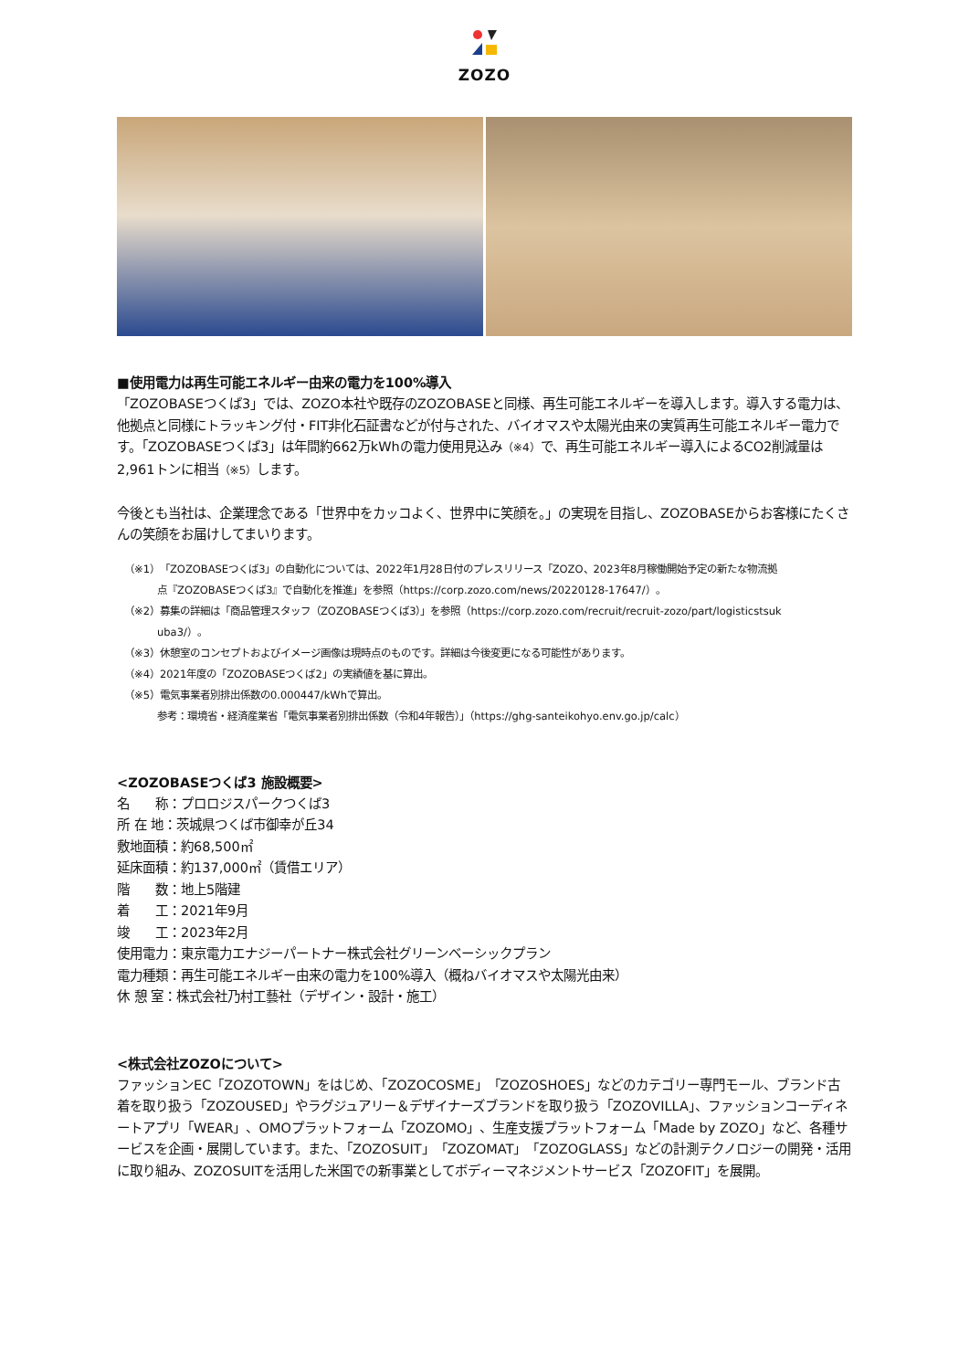ZOZO
■使用電力は再生可能エネルギー由来の電力を100%導入
「ZOZOBASEつくば3」では、ZOZO本社や既存のZOZOBASEと同様、再生可能エネルギーを導入します。導入する電力は、他拠点と同様にトラッキング付・FIT非化石証書などが付与された、バイオマスや太陽光由来の実質再生可能エネルギー電力です。「ZOZOBASEつくば3」は年間約662万kWhの電力使用見込み（※4）で、再生可能エネルギー導入によるCO2削減量は2,961トンに相当（※5）します。
今後とも当社は、企業理念である「世界中をカッコよく、世界中に笑顔を。」の実現を目指し、ZOZOBASEからお客様にたくさんの笑顔をお届けしてまいります。
（※1）「ZOZOBASEつくば3」の自動化については、2022年1月28日付のプレスリリース「ZOZO、2023年8月稼働開始予定の新たな物流拠
点『ZOZOBASEつくば3』で自動化を推進」を参照（https://corp.zozo.com/news/20220128-17647/）。
（※2）募集の詳細は「商品管理スタッフ（ZOZOBASEつくば3）」を参照（https://corp.zozo.com/recruit/recruit-zozo/part/logisticstsuk
uba3/）。
（※3）休憩室のコンセプトおよびイメージ画像は現時点のものです。詳細は今後変更になる可能性があります。
（※4）2021年度の「ZOZOBASEつくば2」の実績値を基に算出。
（※5）電気事業者別排出係数の0.000447/kWhで算出。
参考：環境省・経済産業省「電気事業者別排出係数（令和4年報告）」（https://ghg-santeikohyo.env.go.jp/calc）
<ZOZOBASEつくば3 施設概要>
名　　称：プロロジスパークつくば3
所 在 地：茨城県つくば市御幸が丘34
敷地面積：約68,500㎡
延床面積：約137,000㎡（賃借エリア）
階　　数：地上5階建
着　　工：2021年9月
竣　　工：2023年2月
使用電力：東京電力エナジーパートナー株式会社グリーンベーシックプラン
電力種類：再生可能エネルギー由来の電力を100%導入（概ねバイオマスや太陽光由来）
休 憩 室：株式会社乃村工藝社（デザイン・設計・施工）
<株式会社ZOZOについて>
ファッションEC「ZOZOTOWN」をはじめ、「ZOZOCOSME」「ZOZOSHOES」などのカテゴリー専門モール、ブランド古着を取り扱う「ZOZOUSED」やラグジュアリー＆デザイナーズブランドを取り扱う「ZOZOVILLA」、ファッションコーディネートアプリ「WEAR」、OMOプラットフォーム「ZOZOMO」、生産支援プラットフォーム「Made by ZOZO」など、各種サービスを企画・展開しています。また、「ZOZOSUIT」「ZOZOMAT」「ZOZOGLASS」などの計測テクノロジーの開発・活用に取り組み、ZOZOSUITを活用した米国での新事業としてボディーマネジメントサービス「ZOZOFIT」を展開。